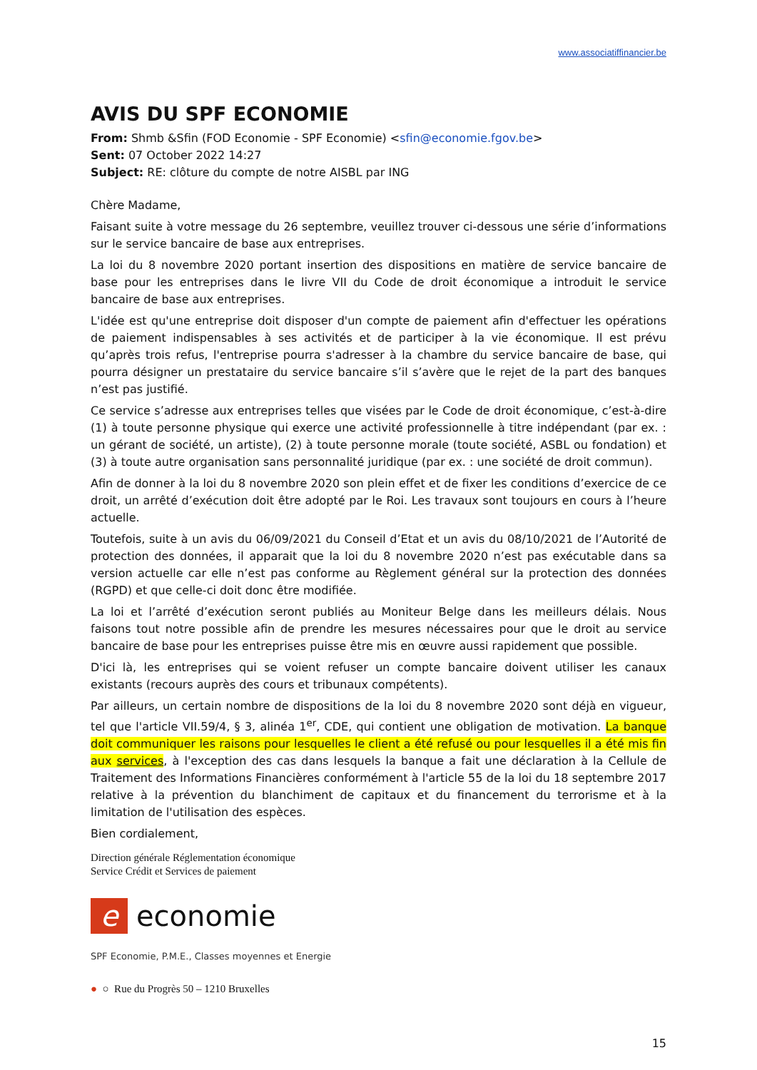www.associatiffinancier.be
AVIS DU SPF ECONOMIE
From: Shmb &Sfin (FOD Economie - SPF Economie) <sfin@economie.fgov.be>
Sent: 07 October 2022 14:27
Subject: RE: clôture du compte de notre AISBL par ING
Chère Madame,
Faisant suite à votre message du 26 septembre, veuillez trouver ci-dessous une série d’informations sur le service bancaire de base aux entreprises.
La loi du 8 novembre 2020 portant insertion des dispositions en matière de service bancaire de base pour les entreprises dans le livre VII du Code de droit économique a introduit le service bancaire de base aux entreprises.
L'idée est qu'une entreprise doit disposer d'un compte de paiement afin d'effectuer les opérations de paiement indispensables à ses activités et de participer à la vie économique. Il est prévu qu’après trois refus, l'entreprise pourra s'adresser à la chambre du service bancaire de base, qui pourra désigner un prestataire du service bancaire s’il s’avère que le rejet de la part des banques n’est pas justifié.
Ce service s’adresse aux entreprises telles que visées par le Code de droit économique, c’est-à-dire (1) à toute personne physique qui exerce une activité professionnelle à titre indépendant (par ex. : un gérant de société, un artiste), (2) à toute personne morale (toute société, ASBL ou fondation) et (3) à toute autre organisation sans personnalité juridique (par ex. : une société de droit commun).
Afin de donner à la loi du 8 novembre 2020 son plein effet et de fixer les conditions d’exercice de ce droit, un arrêté d’exécution doit être adopté par le Roi. Les travaux sont toujours en cours à l’heure actuelle.
Toutefois, suite à un avis du 06/09/2021 du Conseil d’Etat et un avis du 08/10/2021 de l’Autorité de protection des données, il apparait que la loi du 8 novembre 2020 n’est pas exécutable dans sa version actuelle car elle n’est pas conforme au Règlement général sur la protection des données (RGPD) et que celle-ci doit donc être modifiée.
La loi et l’arrêté d’exécution seront publiés au Moniteur Belge dans les meilleurs délais. Nous faisons tout notre possible afin de prendre les mesures nécessaires pour que le droit au service bancaire de base pour les entreprises puisse être mis en œuvre aussi rapidement que possible.
D'ici là, les entreprises qui se voient refuser un compte bancaire doivent utiliser les canaux existants (recours auprès des cours et tribunaux compétents).
Par ailleurs, un certain nombre de dispositions de la loi du 8 novembre 2020 sont déjà en vigueur, tel que l'article VII.59/4, § 3, alinéa 1<sup>er</sup>, CDE, qui contient une obligation de motivation. La banque doit communiquer les raisons pour lesquelles le client a été refusé ou pour lesquelles il a été mis fin aux services, à l'exception des cas dans lesquels la banque a fait une déclaration à la Cellule de Traitement des Informations Financières conformément à l'article 55 de la loi du 18 septembre 2017 relative à la prévention du blanchiment de capitaux et du financement du terrorisme et à la limitation de l'utilisation des espèces.
Bien cordialement,
Direction générale Réglementation économique
Service Crédit et Services de paiement
e
economie
SPF Economie, P.M.E., Classes moyennes et Energie
● ○ Rue du Progrès 50 – 1210 Bruxelles
15